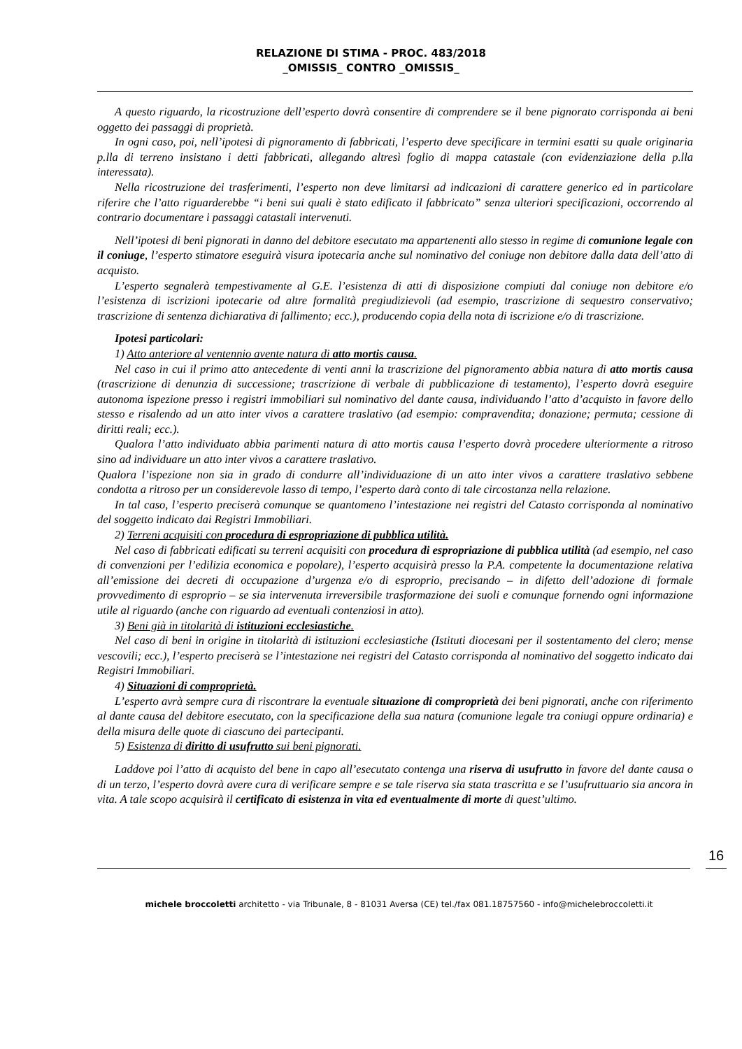RELAZIONE DI STIMA - PROC. 483/2018
_OMISSIS_ CONTRO _OMISSIS_
A questo riguardo, la ricostruzione dell’esperto dovrà consentire di comprendere se il bene pignorato corrisponda ai beni oggetto dei passaggi di proprietà.
In ogni caso, poi, nell’ipotesi di pignoramento di fabbricati, l’esperto deve specificare in termini esatti su quale originaria p.lla di terreno insistano i detti fabbricati, allegando altresì foglio di mappa catastale (con evidenziazione della p.lla interessata).
Nella ricostruzione dei trasferimenti, l’esperto non deve limitarsi ad indicazioni di carattere generico ed in particolare riferire che l’atto riguarderebbe “i beni sui quali è stato edificato il fabbricato” senza ulteriori specificazioni, occorrendo al contrario documentare i passaggi catastali intervenuti.
Nell’ipotesi di beni pignorati in danno del debitore esecutato ma appartenenti allo stesso in regime di comunione legale con il coniuge, l’esperto stimatore eseguirà visura ipotecaria anche sul nominativo del coniuge non debitore dalla data dell’atto di acquisto.
L’esperto segnalerà tempestivamente al G.E. l’esistenza di atti di disposizione compiuti dal coniuge non debitore e/o l’esistenza di iscrizioni ipotecarie od altre formalità pregiudizievoli (ad esempio, trascrizione di sequestro conservativo; trascrizione di sentenza dichiarativa di fallimento; ecc.), producendo copia della nota di iscrizione e/o di trascrizione.
Ipotesi particolari:
1) Atto anteriore al ventennio avente natura di atto mortis causa.
Nel caso in cui il primo atto antecedente di venti anni la trascrizione del pignoramento abbia natura di atto mortis causa (trascrizione di denunzia di successione; trascrizione di verbale di pubblicazione di testamento), l’esperto dovrà eseguire autonoma ispezione presso i registri immobiliari sul nominativo del dante causa, individuando l’atto d’acquisto in favore dello stesso e risalendo ad un atto inter vivos a carattere traslativo (ad esempio: compravendita; donazione; permuta; cessione di diritti reali; ecc.).
Qualora l’atto individuato abbia parimenti natura di atto mortis causa l’esperto dovrà procedere ulteriormente a ritroso sino ad individuare un atto inter vivos a carattere traslativo.
Qualora l’ispezione non sia in grado di condurre all’individuazione di un atto inter vivos a carattere traslativo sebbene condotta a ritroso per un considerevole lasso di tempo, l’esperto darà conto di tale circostanza nella relazione.
In tal caso, l’esperto preciserà comunque se quantomeno l’intestazione nei registri del Catasto corrisponda al nominativo del soggetto indicato dai Registri Immobiliari.
2) Terreni acquisiti con procedura di espropriazione di pubblica utilità.
Nel caso di fabbricati edificati su terreni acquisiti con procedura di espropriazione di pubblica utilità (ad esempio, nel caso di convenzioni per l’edilizia economica e popolare), l’esperto acquisirà presso la P.A. competente la documentazione relativa all’emissione dei decreti di occupazione d’urgenza e/o di esproprio, precisando – in difetto dell’adozione di formale provvedimento di esproprio – se sia intervenuta irreversibile trasformazione dei suoli e comunque fornendo ogni informazione utile al riguardo (anche con riguardo ad eventuali contenziosi in atto).
3) Beni già in titolarità di istituzioni ecclesiastiche.
Nel caso di beni in origine in titolarità di istituzioni ecclesiastiche (Istituti diocesani per il sostentamento del clero; mense vescovili; ecc.), l’esperto preciserà se l’intestazione nei registri del Catasto corrisponda al nominativo del soggetto indicato dai Registri Immobiliari.
4) Situazioni di comproprietà.
L’esperto avrà sempre cura di riscontrare la eventuale situazione di comproprietà dei beni pignorati, anche con riferimento al dante causa del debitore esecutato, con la specificazione della sua natura (comunione legale tra coniugi oppure ordinaria) e della misura delle quote di ciascuno dei partecipanti.
5) Esistenza di diritto di usufrutto sui beni pignorati.
Laddove poi l’atto di acquisto del bene in capo all’esecutato contenga una riserva di usufrutto in favore del dante causa o di un terzo, l’esperto dovrà avere cura di verificare sempre e se tale riserva sia stata trascritta e se l’usufruttuario sia ancora in vita. A tale scopo acquisirà il certificato di esistenza in vita ed eventualmente di morte di quest’ultimo.
16
michele broccoletti architetto - via Tribunale, 8 - 81031 Aversa (CE) tel./fax 081.18757560 - info@michelebroccoletti.it